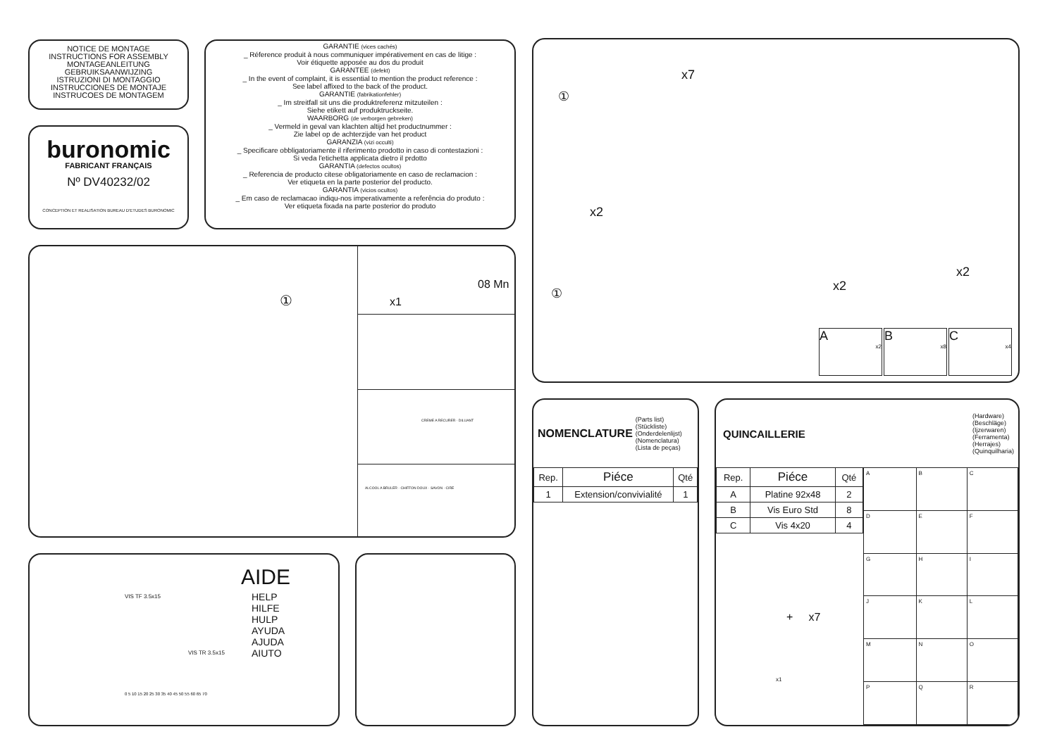NOTICE DE MONTAGE
INSTRUCTIONS FOR ASSEMBLY
MONTAGEANLEITUNG
GEBRUIKSAANWIJZING
ISTRUZIONI DI MONTAGGIO
INSTRUCCIONES DE MONTAJE
INSTRUCOES DE MONTAGEM
buronomic
FABRICANT FRANÇAIS
Nº DV40232/02
CONCEPTION ET REALISATION BUREAU D'ETUDES BURONOMIC
GARANTIE (vices cachés)
_ Réference produit à nous communiquer impérativement en cas de litige :
Voir étiquette apposée au dos du produit
GARANTEE (defekt)
_ In the event of complaint, it is essential to mention the product reference :
See label affixed to the back of the product.
GARANTIE (fabrikationfehler)
_ Im streitfall sit uns die produktreferenz mitzuteilen :
Siehe etikett auf produktruckseite.
WAARBORG (de verborgen gebreken)
_ Vermeld in geval van klachten altijd het productnummer :
Zie label op de achterzijde van het product
GARANZIA (vizi occulti)
_ Specificare obbligatoriamente il riferimento prodotto in caso di contestazioni :
Si veda l'etichetta applicata dietro il prdotto
GARANTIA (defectos ocultos)
_ Referencia de producto citese obligatoriamente en caso de reclamacion :
Ver etiqueta en la parte posterior del producto.
GARANTIA (vicios ocultos)
_ Em caso de reclamacao indiqu-nos imperativamente a referência do produto :
Ver etiqueta fixada na parte posterior do produto
①
x7
x2
① x2
x2
A
x2
B
x8
C
x4
①
x1
08 Mn
CREME A RECURER · DILUANT
ALCOOL A BRULER · CHIFFON DOUX · SAVON · CIRE
AIDE
HELP
HILFE
HULP
AYUDA
AJUDA
AIUTO
VIS TF 3.5x15
VIS TR 3.5x15
0 5 10 15 20 25 30 35 40 45 50 55 60 65 70
NOMENCLATURE (Parts list)
(Stückliste)
(Onderdelenlijst)
(Nomenclatura)
(Lista de peças)
| Rep. | Piéce | Qté |
| --- | --- | --- |
| 1 | Extension/convivialité | 1 |
QUINCAILLERIE (Hardware)
(Beschläge)
(Ijzerwaren)
(Ferramenta)
(Herrajes)
(Quinquilharia)
| Rep. | Piéce | Qté |
| --- | --- | --- |
| A | Platine 92x48 | 2 |
| B | Vis Euro Std | 8 |
| C | Vis 4x20 | 4 |
+ x7
x1
| A | B | C |
| D | E | F |
| G | H | I |
| J | K | L |
| M | N | O |
| P | Q | R |